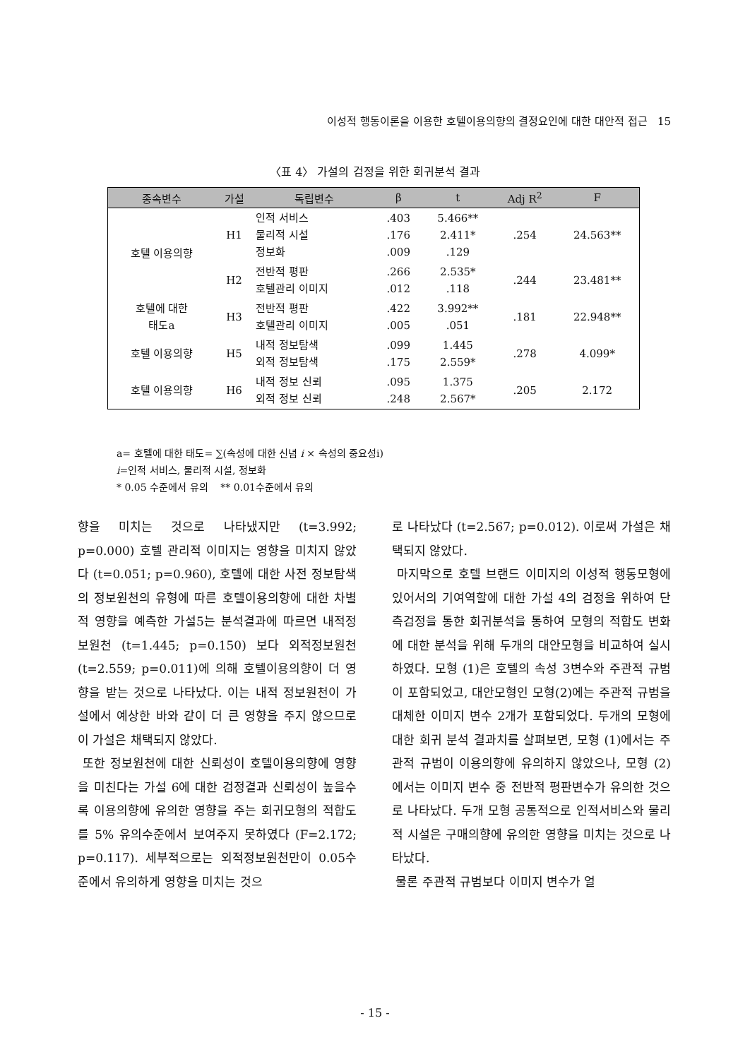이성적 행동이론을 이용한 호텔이용의향의 결정요인에 대한 대안적 접근 15
〈표 4〉 가설의 검정을 위한 회귀분석 결과
| 종속변수 | 가설 | 독립변수 | β | t | Adj R<sup>2</sup> | F |
| --- | --- | --- | --- | --- | --- | --- |
| 호텔 이용의향 | H1 | 인적 서비스 물리적 시설 정보화 | .403 .176 .009 | 5.466** 2.411* .129 | .254 | 24.563** |
| | H2 | 전반적 평판 호텔관리 이미지 | .266 .012 | 2.535* .118 | .244 | 23.481** |
| 호텔에 대한 태도a | H3 | 전반적 평판 호텔관리 이미지 | .422 .005 | 3.992** .051 | .181 | 22.948** |
| 호텔 이용의향 | H5 | 내적 정보탐색 외적 정보탐색 | .099 .175 | 1.445 2.559* | .278 | 4.099* |
| 호텔 이용의향 | H6 | 내적 정보 신뢰 외적 정보 신뢰 | .095 .248 | 1.375 2.567* | .205 | 2.172 |
a= 호텔에 대한 태도= ∑(속성에 대한 신념 i × 속성의 중요성i)
i=인적 서비스, 물리적 시설, 정보화
* 0.05 수준에서 유의 ** 0.01수준에서 유의
향을 미치는 것으로 나타냈지만 (t=3.992; p=0.000) 호텔 관리적 이미지는 영향을 미치지 않았다 (t=0.051; p=0.960), 호텔에 대한 사전 정보탐색의 정보원천의 유형에 따른 호텔이용의향에 대한 차별적 영향을 예측한 가설5는 분석결과에 따르면 내적정보원천 (t=1.445; p=0.150) 보다 외적정보원천 (t=2.559; p=0.011)에 의해 호텔이용의향이 더 영향을 받는 것으로 나타났다. 이는 내적 정보원천이 가설에서 예상한 바와 같이 더 큰 영향을 주지 않으므로 이 가설은 채택되지 않았다.
또한 정보원천에 대한 신뢰성이 호텔이용의향에 영향을 미친다는 가설 6에 대한 검정결과 신뢰성이 높을수록 이용의향에 유의한 영향을 주는 회귀모형의 적합도를 5% 유의수준에서 보여주지 못하였다 (F=2.172; p=0.117). 세부적으로는 외적정보원천만이 0.05수준에서 유의하게 영향을 미치는 것으
로 나타났다 (t=2.567; p=0.012). 이로써 가설은 채택되지 않았다.
마지막으로 호텔 브랜드 이미지의 이성적 행동모형에 있어서의 기여역할에 대한 가설 4의 검정을 위하여 단측검정을 통한 회귀분석을 통하여 모형의 적합도 변화에 대한 분석을 위해 두개의 대안모형을 비교하여 실시하였다. 모형 (1)은 호텔의 속성 3변수와 주관적 규범이 포함되었고, 대안모형인 모형(2)에는 주관적 규범을 대체한 이미지 변수 2개가 포함되었다. 두개의 모형에 대한 회귀 분석 결과치를 살펴보면, 모형 (1)에서는 주관적 규범이 이용의향에 유의하지 않았으나, 모형 (2)에서는 이미지 변수 중 전반적 평판변수가 유의한 것으로 나타났다. 두개 모형 공통적으로 인적서비스와 물리적 시설은 구매의향에 유의한 영향을 미치는 것으로 나타났다.
물론 주관적 규범보다 이미지 변수가 얼
- 15 -